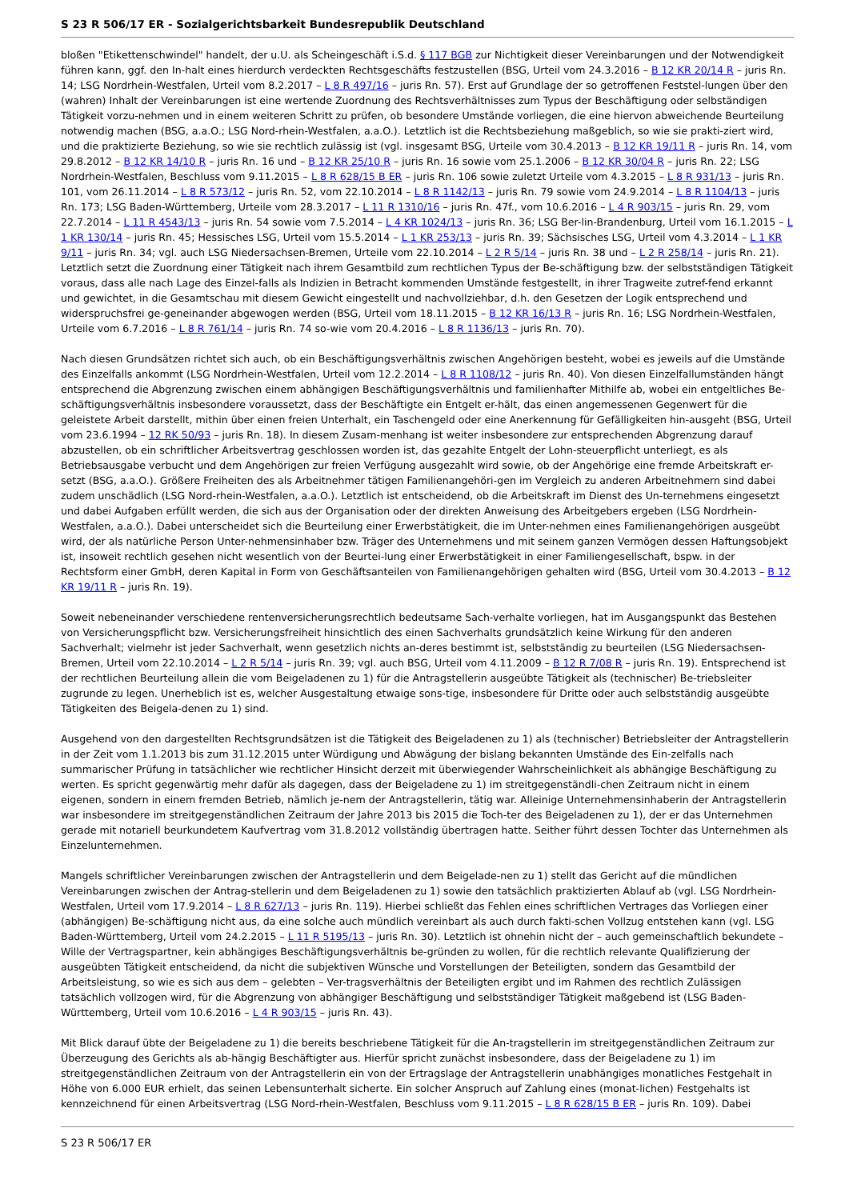S 23 R 506/17 ER - Sozialgerichtsbarkeit Bundesrepublik Deutschland
bloßen "Etikettenschwindel" handelt, der u.U. als Scheingeschäft i.S.d. § 117 BGB zur Nichtigkeit dieser Vereinbarungen und der Notwendigkeit führen kann, ggf. den In-halt eines hierdurch verdeckten Rechtsgeschäfts festzustellen (BSG, Urteil vom 24.3.2016 – B 12 KR 20/14 R – juris Rn. 14; LSG Nordrhein-Westfalen, Urteil vom 8.2.2017 – L 8 R 497/16 – juris Rn. 57). Erst auf Grundlage der so getroffenen Feststel-lungen über den (wahren) Inhalt der Vereinbarungen ist eine wertende Zuordnung des Rechtsverhältnisses zum Typus der Beschäftigung oder selbständigen Tätigkeit vorzu-nehmen und in einem weiteren Schritt zu prüfen, ob besondere Umstände vorliegen, die eine hiervon abweichende Beurteilung notwendig machen (BSG, a.a.O.; LSG Nord-rhein-Westfalen, a.a.O.). Letztlich ist die Rechtsbeziehung maßgeblich, so wie sie prakti-ziert wird, und die praktizierte Beziehung, so wie sie rechtlich zulässig ist (vgl. insgesamt BSG, Urteile vom 30.4.2013 – B 12 KR 19/11 R – juris Rn. 14, vom 29.8.2012 – B 12 KR 14/10 R – juris Rn. 16 und – B 12 KR 25/10 R – juris Rn. 16 sowie vom 25.1.2006 – B 12 KR 30/04 R – juris Rn. 22; LSG Nordrhein-Westfalen, Beschluss vom 9.11.2015 – L 8 R 628/15 B ER – juris Rn. 106 sowie zuletzt Urteile vom 4.3.2015 – L 8 R 931/13 – juris Rn. 101, vom 26.11.2014 – L 8 R 573/12 – juris Rn. 52, vom 22.10.2014 – L 8 R 1142/13 – juris Rn. 79 sowie vom 24.9.2014 – L 8 R 1104/13 – juris Rn. 173; LSG Baden-Württemberg, Urteile vom 28.3.2017 – L 11 R 1310/16 – juris Rn. 47f., vom 10.6.2016 – L 4 R 903/15 – juris Rn. 29, vom 22.7.2014 – L 11 R 4543/13 – juris Rn. 54 sowie vom 7.5.2014 – L 4 KR 1024/13 – juris Rn. 36; LSG Ber-lin-Brandenburg, Urteil vom 16.1.2015 – L 1 KR 130/14 – juris Rn. 45; Hessisches LSG, Urteil vom 15.5.2014 – L 1 KR 253/13 – juris Rn. 39; Sächsisches LSG, Urteil vom 4.3.2014 – L 1 KR 9/11 – juris Rn. 34; vgl. auch LSG Niedersachsen-Bremen, Urteile vom 22.10.2014 – L 2 R 5/14 – juris Rn. 38 und – L 2 R 258/14 – juris Rn. 21). Letztlich setzt die Zuordnung einer Tätigkeit nach ihrem Gesamtbild zum rechtlichen Typus der Be-schäftigung bzw. der selbstständigen Tätigkeit voraus, dass alle nach Lage des Einzel-falls als Indizien in Betracht kommenden Umstände festgestellt, in ihrer Tragweite zutref-fend erkannt und gewichtet, in die Gesamtschau mit diesem Gewicht eingestellt und nachvollziehbar, d.h. den Gesetzen der Logik entsprechend und widerspruchsfrei ge-geneinander abgewogen werden (BSG, Urteil vom 18.11.2015 – B 12 KR 16/13 R – juris Rn. 16; LSG Nordrhein-Westfalen, Urteile vom 6.7.2016 – L 8 R 761/14 – juris Rn. 74 so-wie vom 20.4.2016 – L 8 R 1136/13 – juris Rn. 70).
Nach diesen Grundsätzen richtet sich auch, ob ein Beschäftigungsverhältnis zwischen Angehörigen besteht, wobei es jeweils auf die Umstände des Einzelfalls ankommt (LSG Nordrhein-Westfalen, Urteil vom 12.2.2014 – L 8 R 1108/12 – juris Rn. 40). Von diesen Einzelfallumständen hängt entsprechend die Abgrenzung zwischen einem abhängigen Beschäftigungsverhältnis und familienhafter Mithilfe ab, wobei ein entgeltliches Be-schäftigungsverhältnis insbesondere voraussetzt, dass der Beschäftigte ein Entgelt er-hält, das einen angemessenen Gegenwert für die geleistete Arbeit darstellt, mithin über einen freien Unterhalt, ein Taschengeld oder eine Anerkennung für Gefälligkeiten hin-ausgeht (BSG, Urteil vom 23.6.1994 – 12 RK 50/93 – juris Rn. 18). In diesem Zusam-menhang ist weiter insbesondere zur entsprechenden Abgrenzung darauf abzustellen, ob ein schriftlicher Arbeitsvertrag geschlossen worden ist, das gezahlte Entgelt der Lohn-steuerpflicht unterliegt, es als Betriebsausgabe verbucht und dem Angehörigen zur freien Verfügung ausgezahlt wird sowie, ob der Angehörige eine fremde Arbeitskraft er-setzt (BSG, a.a.O.). Größere Freiheiten des als Arbeitnehmer tätigen Familienangehöri-gen im Vergleich zu anderen Arbeitnehmern sind dabei zudem unschädlich (LSG Nord-rhein-Westfalen, a.a.O.). Letztlich ist entscheidend, ob die Arbeitskraft im Dienst des Un-ternehmens eingesetzt und dabei Aufgaben erfüllt werden, die sich aus der Organisation oder der direkten Anweisung des Arbeitgebers ergeben (LSG Nordrhein-Westfalen, a.a.O.). Dabei unterscheidet sich die Beurteilung einer Erwerbstätigkeit, die im Unter-nehmen eines Familienangehörigen ausgeübt wird, der als natürliche Person Unter-nehmensinhaber bzw. Träger des Unternehmens und mit seinem ganzen Vermögen dessen Haftungsobjekt ist, insoweit rechtlich gesehen nicht wesentlich von der Beurtei-lung einer Erwerbstätigkeit in einer Familiengesellschaft, bspw. in der Rechtsform einer GmbH, deren Kapital in Form von Geschäftsanteilen von Familienangehörigen gehalten wird (BSG, Urteil vom 30.4.2013 – B 12 KR 19/11 R – juris Rn. 19).
Soweit nebeneinander verschiedene rentenversicherungsrechtlich bedeutsame Sach-verhalte vorliegen, hat im Ausgangspunkt das Bestehen von Versicherungspflicht bzw. Versicherungsfreiheit hinsichtlich des einen Sachverhalts grundsätzlich keine Wirkung für den anderen Sachverhalt; vielmehr ist jeder Sachverhalt, wenn gesetzlich nichts an-deres bestimmt ist, selbstständig zu beurteilen (LSG Niedersachsen-Bremen, Urteil vom 22.10.2014 – L 2 R 5/14 – juris Rn. 39; vgl. auch BSG, Urteil vom 4.11.2009 – B 12 R 7/08 R – juris Rn. 19). Entsprechend ist der rechtlichen Beurteilung allein die vom Beigeladenen zu 1) für die Antragstellerin ausgeübte Tätigkeit als (technischer) Be-triebsleiter zugrunde zu legen. Unerheblich ist es, welcher Ausgestaltung etwaige sons-tige, insbesondere für Dritte oder auch selbstständig ausgeübte Tätigkeiten des Beigela-denen zu 1) sind.
Ausgehend von den dargestellten Rechtsgrundsätzen ist die Tätigkeit des Beigeladenen zu 1) als (technischer) Betriebsleiter der Antragstellerin in der Zeit vom 1.1.2013 bis zum 31.12.2015 unter Würdigung und Abwägung der bislang bekannten Umstände des Ein-zelfalls nach summarischer Prüfung in tatsächlicher wie rechtlicher Hinsicht derzeit mit überwiegender Wahrscheinlichkeit als abhängige Beschäftigung zu werten. Es spricht gegenwärtig mehr dafür als dagegen, dass der Beigeladene zu 1) im streitgegenständli-chen Zeitraum nicht in einem eigenen, sondern in einem fremden Betrieb, nämlich je-nem der Antragstellerin, tätig war. Alleinige Unternehmensinhaberin der Antragstellerin war insbesondere im streitgegenständlichen Zeitraum der Jahre 2013 bis 2015 die Toch-ter des Beigeladenen zu 1), der er das Unternehmen gerade mit notariell beurkundetem Kaufvertrag vom 31.8.2012 vollständig übertragen hatte. Seither führt dessen Tochter das Unternehmen als Einzelunternehmen.
Mangels schriftlicher Vereinbarungen zwischen der Antragstellerin und dem Beigelade-nen zu 1) stellt das Gericht auf die mündlichen Vereinbarungen zwischen der Antrag-stellerin und dem Beigeladenen zu 1) sowie den tatsächlich praktizierten Ablauf ab (vgl. LSG Nordrhein-Westfalen, Urteil vom 17.9.2014 – L 8 R 627/13 – juris Rn. 119). Hierbei schließt das Fehlen eines schriftlichen Vertrages das Vorliegen einer (abhängigen) Be-schäftigung nicht aus, da eine solche auch mündlich vereinbart als auch durch fakti-schen Vollzug entstehen kann (vgl. LSG Baden-Württemberg, Urteil vom 24.2.2015 – L 11 R 5195/13 – juris Rn. 30). Letztlich ist ohnehin nicht der – auch gemeinschaftlich bekundete – Wille der Vertragspartner, kein abhängiges Beschäftigungsverhältnis be-gründen zu wollen, für die rechtlich relevante Qualifizierung der ausgeübten Tätigkeit entscheidend, da nicht die subjektiven Wünsche und Vorstellungen der Beteiligten, sondern das Gesamtbild der Arbeitsleistung, so wie es sich aus dem – gelebten – Ver-tragsverhältnis der Beteiligten ergibt und im Rahmen des rechtlich Zulässigen tatsächlich vollzogen wird, für die Abgrenzung von abhängiger Beschäftigung und selbstständiger Tätigkeit maßgebend ist (LSG Baden-Württemberg, Urteil vom 10.6.2016 – L 4 R 903/15 – juris Rn. 43).
Mit Blick darauf übte der Beigeladene zu 1) die bereits beschriebene Tätigkeit für die An-tragstellerin im streitgegenständlichen Zeitraum zur Überzeugung des Gerichts als ab-hängig Beschäftigter aus. Hierfür spricht zunächst insbesondere, dass der Beigeladene zu 1) im streitgegenständlichen Zeitraum von der Antragstellerin ein von der Ertragslage der Antragstellerin unabhängiges monatliches Festgehalt in Höhe von 6.000 EUR erhielt, das seinen Lebensunterhalt sicherte. Ein solcher Anspruch auf Zahlung eines (monat-lichen) Festgehalts ist kennzeichnend für einen Arbeitsvertrag (LSG Nord-rhein-Westfalen, Beschluss vom 9.11.2015 – L 8 R 628/15 B ER – juris Rn. 109). Dabei
S 23 R 506/17 ER